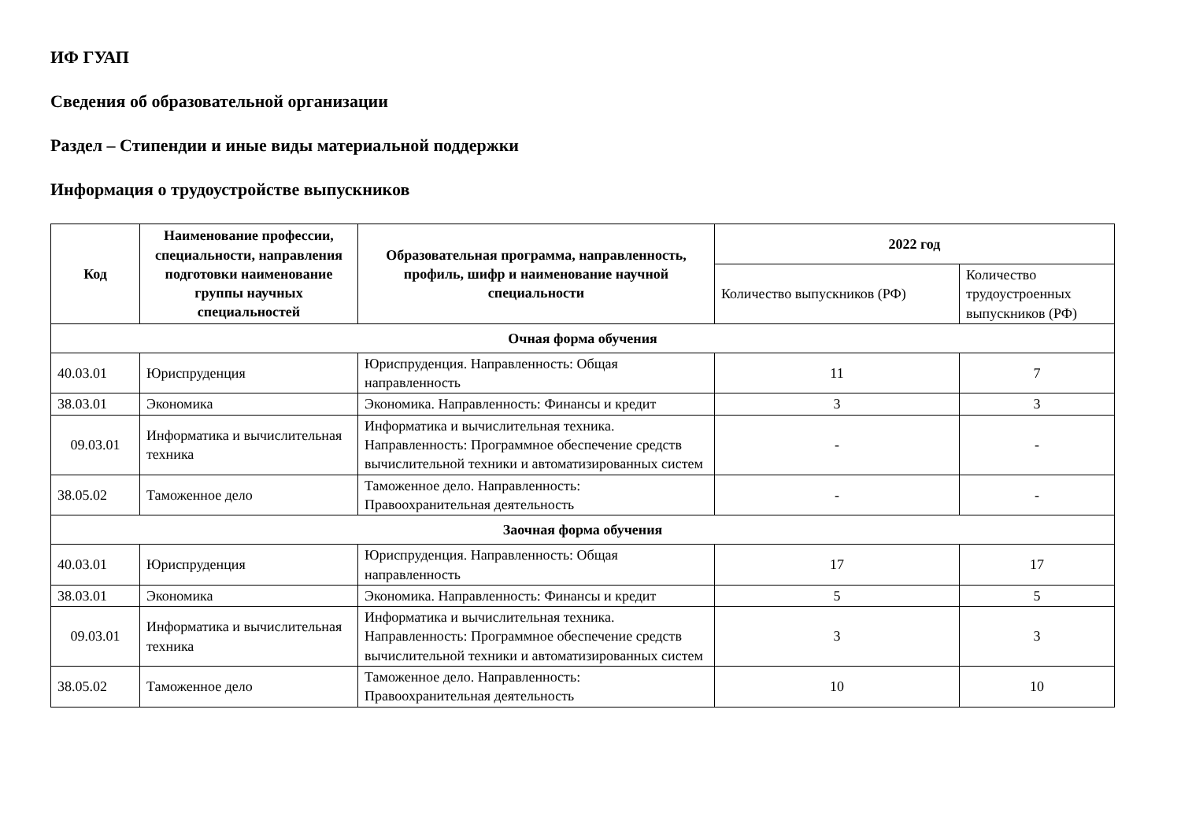ИФ ГУАП
Сведения об образовательной организации
Раздел – Стипендии и иные виды материальной поддержки
Информация о трудоустройстве выпускников
| Код | Наименование профессии, специальности, направления подготовки наименование группы научных специальностей | Образовательная программа, направленность, профиль, шифр и наименование научной специальности | 2022 год | |
| --- | --- | --- | --- | --- |
| | | | Количество выпускников (РФ) | Количество трудоустроенных выпускников (РФ) |
| Очная форма обучения | | | | |
| 40.03.01 | Юриспруденция | Юриспруденция. Направленность: Общая направленность | 11 | 7 |
| 38.03.01 | Экономика | Экономика. Направленность: Финансы и кредит | 3 | 3 |
| 09.03.01 | Информатика и вычислительная техника | Информатика и вычислительная техника. Направленность: Программное обеспечение средств вычислительной техники и автоматизированных систем | - | - |
| 38.05.02 | Таможенное дело | Таможенное дело. Направленность: Правоохранительная деятельность | - | - |
| Заочная форма обучения | | | | |
| 40.03.01 | Юриспруденция | Юриспруденция. Направленность: Общая направленность | 17 | 17 |
| 38.03.01 | Экономика | Экономика. Направленность: Финансы и кредит | 5 | 5 |
| 09.03.01 | Информатика и вычислительная техника | Информатика и вычислительная техника. Направленность: Программное обеспечение средств вычислительной техники и автоматизированных систем | 3 | 3 |
| 38.05.02 | Таможенное дело | Таможенное дело. Направленность: Правоохранительная деятельность | 10 | 10 |